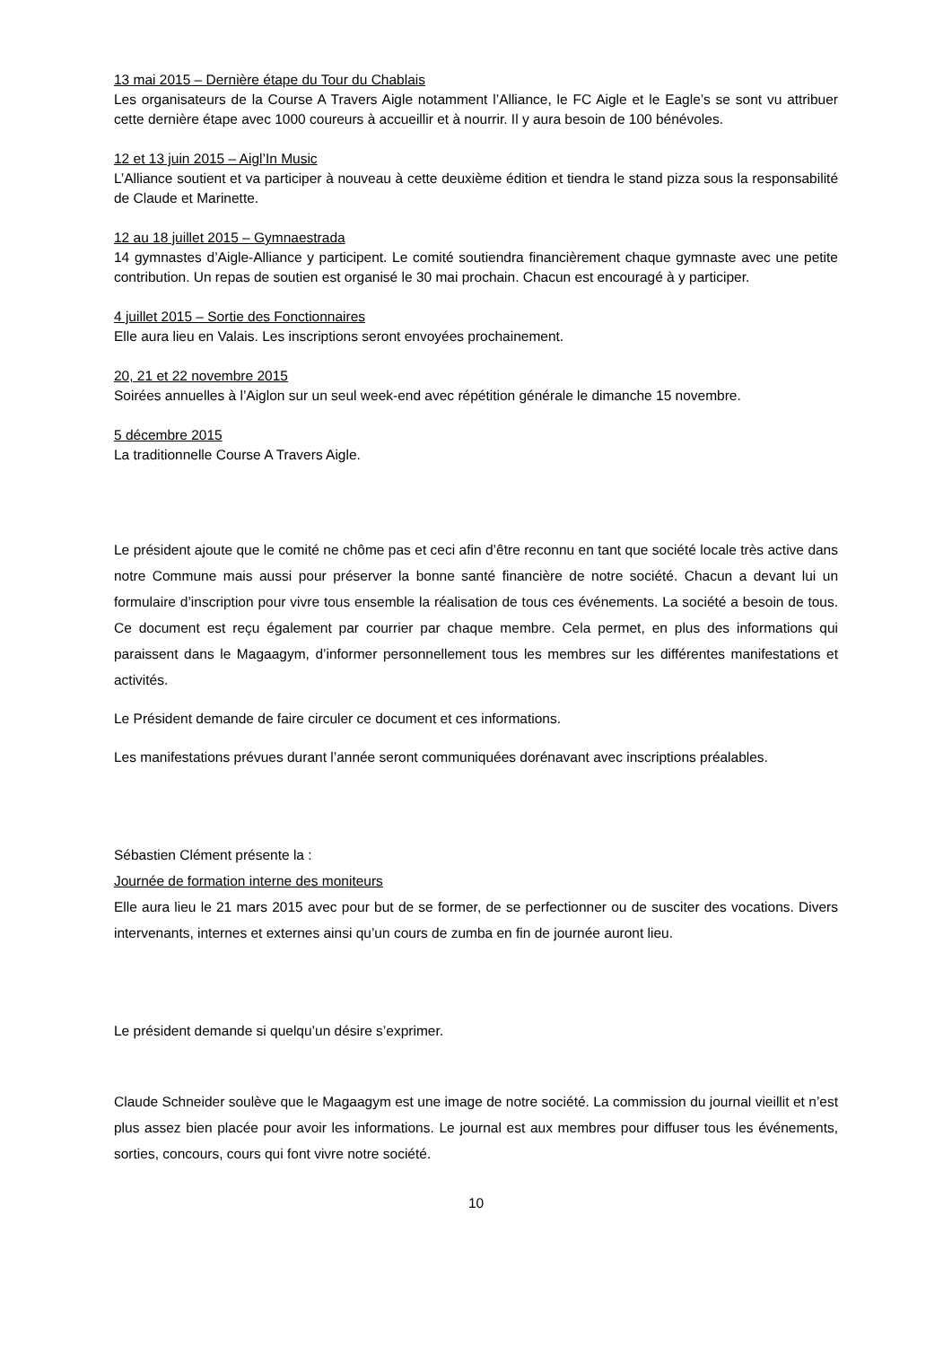13 mai 2015 – Dernière étape du Tour du Chablais
Les organisateurs de la Course A Travers Aigle notamment l’Alliance, le FC Aigle et le Eagle’s se sont vu attribuer cette dernière étape avec 1000 coureurs à accueillir et à nourrir. Il y aura besoin de 100 bénévoles.
12 et 13 juin 2015 – Aigl’In Music
L’Alliance soutient et va participer à nouveau à cette deuxième édition et tiendra le stand pizza sous la responsabilité de Claude et Marinette.
12 au 18 juillet 2015 – Gymnaestrada
14 gymnastes d’Aigle-Alliance y participent. Le comité soutiendra financièrement chaque gymnaste avec une petite contribution. Un repas de soutien est organisé le 30 mai prochain. Chacun est encouragé à y participer.
4 juillet 2015 – Sortie des Fonctionnaires
Elle aura lieu en Valais. Les inscriptions seront envoyées prochainement.
20, 21 et 22 novembre 2015
Soirées annuelles à l’Aiglon sur un seul week-end avec répétition générale le dimanche 15 novembre.
5 décembre 2015
La traditionnelle Course A Travers Aigle.
Le président ajoute que le comité ne chôme pas et ceci afin d’être reconnu en tant que société locale très active dans notre Commune mais aussi pour préserver la bonne santé financière de notre société. Chacun a devant lui un formulaire d’inscription pour vivre tous ensemble la réalisation de tous ces événements. La société a besoin de tous. Ce document est reçu également par courrier par chaque membre. Cela permet, en plus des informations qui paraissent dans le Magaagym, d’informer personnellement tous les membres sur les différentes manifestations et activités.
Le Président demande de faire circuler ce document et ces informations.
Les manifestations prévues durant l’année seront communiquées dorénavant avec inscriptions préalables.
Sébastien Clément présente la :
Journée de formation interne des moniteurs
Elle aura lieu le 21 mars 2015 avec pour but de se former, de se perfectionner ou de susciter des vocations. Divers intervenants, internes et externes ainsi qu’un cours de zumba en fin de journée auront lieu.
Le président demande si quelqu’un désire s’exprimer.
Claude Schneider soulève que le Magaagym est une image de notre société. La commission du journal vieillit et n’est plus assez bien placée pour avoir les informations. Le journal est aux membres pour diffuser tous les événements, sorties, concours, cours qui font vivre notre société.
10